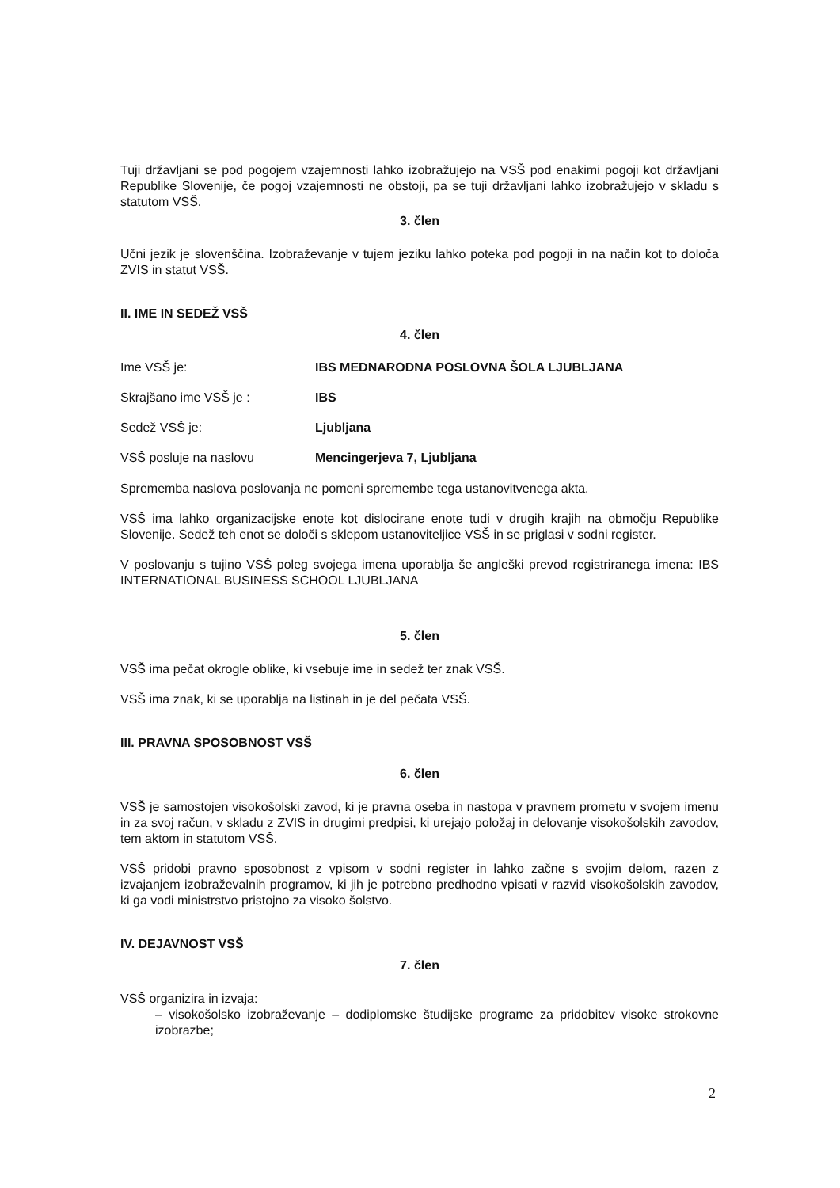Tuji državljani se pod pogojem vzajemnosti lahko izobražujejo na VSŠ pod enakimi pogoji kot državljani Republike Slovenije, če pogoj vzajemnosti ne obstoji, pa se tuji državljani lahko izobražujejo v skladu s statutom VSŠ.
3. člen
Učni jezik je slovenščina. Izobraževanje v tujem jeziku lahko poteka pod pogoji in na način kot to določa ZVIS in statut VSŠ.
II. IME IN SEDEŽ VSŠ
4. člen
Ime VSŠ je: IBS MEDNARODNA POSLOVNA ŠOLA LJUBLJANA
Skrajšano ime VSŠ je : IBS
Sedež VSŠ je: Ljubljana
VSŠ posluje na naslovu Mencingerjeva 7, Ljubljana
Sprememba naslova poslovanja ne pomeni spremembe tega ustanovitvenega akta.
VSŠ ima lahko organizacijske enote kot dislocirane enote tudi v drugih krajih na območju Republike Slovenije. Sedež teh enot se določi s sklepom ustanoviteljice VSŠ in se priglasi v sodni register.
V poslovanju s tujino VSŠ poleg svojega imena uporablja še angleški prevod registriranega imena: IBS INTERNATIONAL BUSINESS SCHOOL LJUBLJANA
5. člen
VSŠ ima pečat okrogle oblike, ki vsebuje ime in sedež ter znak VSŠ.
VSŠ ima znak, ki se uporablja na listinah in je del pečata VSŠ.
III. PRAVNA SPOSOBNOST VSŠ
6. člen
VSŠ je samostojen visokošolski zavod, ki je pravna oseba in nastopa v pravnem prometu v svojem imenu in za svoj račun, v skladu z ZVIS in drugimi predpisi, ki urejajo položaj in delovanje visokošolskih zavodov, tem aktom in statutom VSŠ.
VSŠ pridobi pravno sposobnost z vpisom v sodni register in lahko začne s svojim delom, razen z izvajanjem izobraževalnih programov, ki jih je potrebno predhodno vpisati v razvid visokošolskih zavodov, ki ga vodi ministrstvo pristojno za visoko šolstvo.
IV. DEJAVNOST VSŠ
7. člen
VSŠ organizira in izvaja:
– visokošolsko izobraževanje – dodiplomske študijske programe za pridobitev visoke strokovne izobrazbe;
2